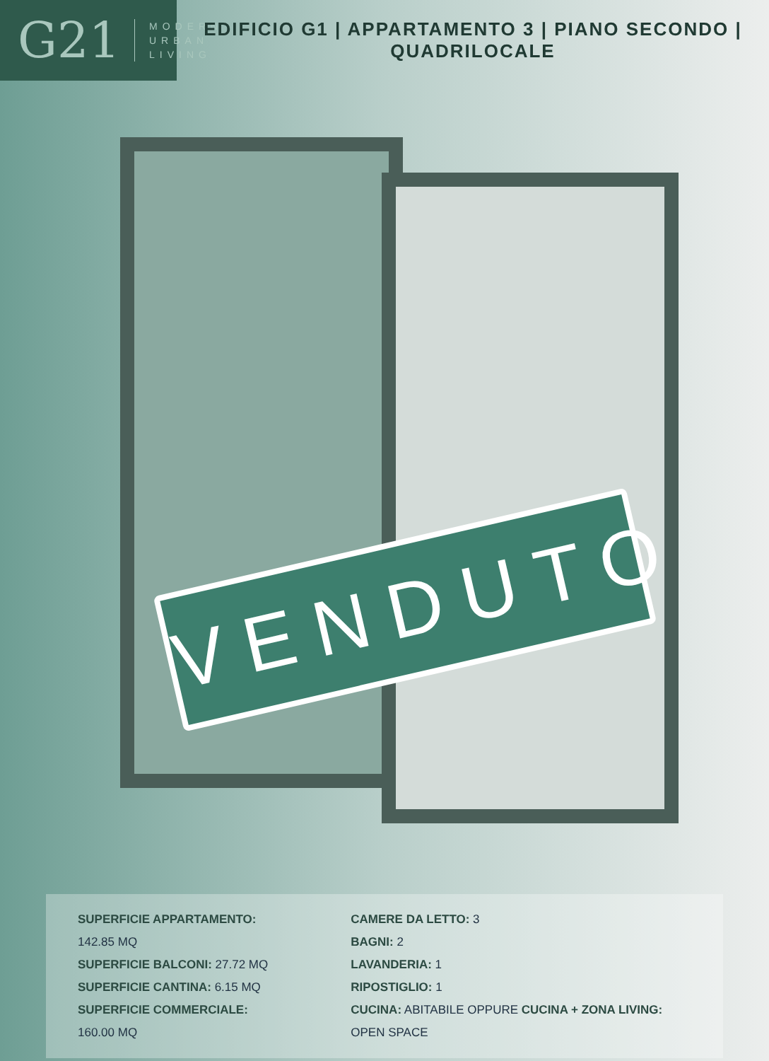G21
MODERN
URBAN
LIVING
EDIFICIO G1 | APPARTAMENTO 3 | PIANO SECONDO | QUADRILOCALE
VENDUTO
SUPERFICIE APPARTAMENTO: 142.85 MQ
SUPERFICIE BALCONI: 27.72 MQ
SUPERFICIE CANTINA: 6.15 MQ
SUPERFICIE COMMERCIALE: 160.00 MQ
CAMERE DA LETTO: 3
BAGNI: 2
LAVANDERIA: 1
RIPOSTIGLIO: 1
CUCINA: ABITABILE OPPURE CUCINA + ZONA LIVING: OPEN SPACE